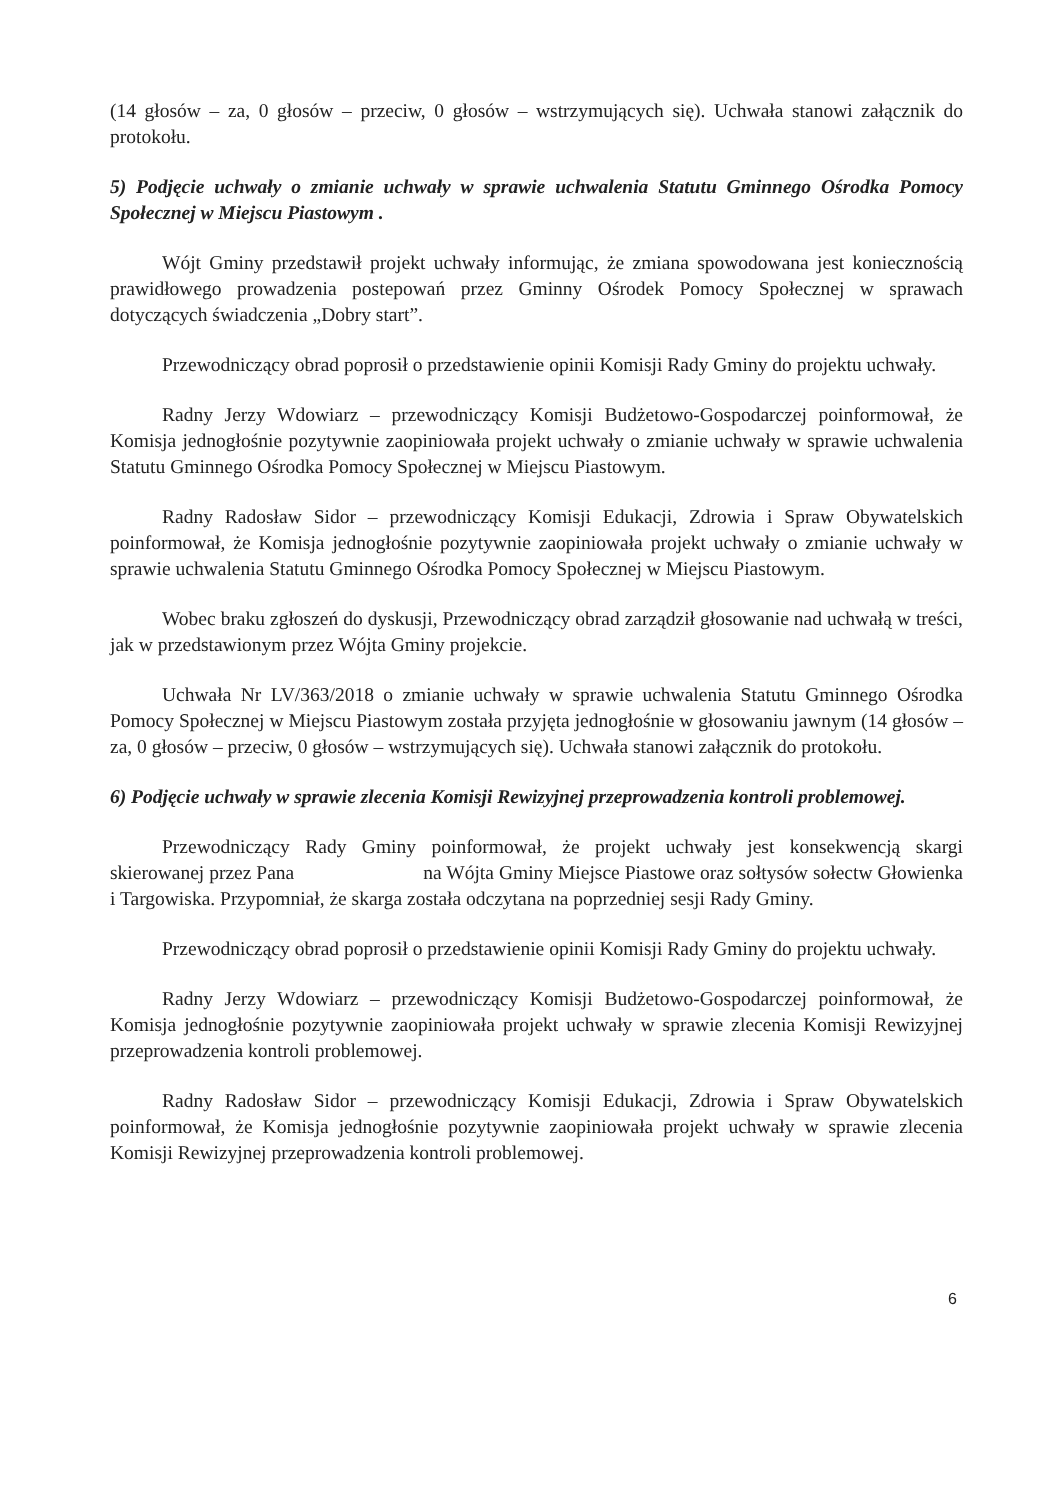(14 głosów – za, 0 głosów – przeciw, 0 głosów – wstrzymujących się). Uchwała stanowi załącznik do protokołu.
5) Podjęcie uchwały o zmianie uchwały w sprawie uchwalenia Statutu Gminnego Ośrodka Pomocy Społecznej w Miejscu Piastowym .
Wójt Gminy przedstawił projekt uchwały informując, że zmiana spowodowana jest koniecznością prawidłowego prowadzenia postepowań przez Gminny Ośrodek Pomocy Społecznej w sprawach dotyczących świadczenia „Dobry start”.
Przewodniczący obrad poprosił o przedstawienie opinii Komisji Rady Gminy do projektu uchwały.
Radny Jerzy Wdowiarz – przewodniczący Komisji Budżetowo-Gospodarczej poinformował, że Komisja jednogłośnie pozytywnie zaopiniowała projekt uchwały o zmianie uchwały w sprawie uchwalenia Statutu Gminnego Ośrodka Pomocy Społecznej w Miejscu Piastowym.
Radny Radosław Sidor – przewodniczący Komisji Edukacji, Zdrowia i Spraw Obywatelskich poinformował, że Komisja jednogłośnie pozytywnie zaopiniowała projekt uchwały o zmianie uchwały w sprawie uchwalenia Statutu Gminnego Ośrodka Pomocy Społecznej w Miejscu Piastowym.
Wobec braku zgłoszeń do dyskusji, Przewodniczący obrad zarządził głosowanie nad uchwałą w treści, jak w przedstawionym przez Wójta Gminy projekcie.
Uchwała Nr LV/363/2018 o zmianie uchwały w sprawie uchwalenia Statutu Gminnego Ośrodka Pomocy Społecznej w Miejscu Piastowym została przyjęta jednogłośnie w głosowaniu jawnym (14 głosów – za, 0 głosów – przeciw, 0 głosów – wstrzymujących się). Uchwała stanowi załącznik do protokołu.
6) Podjęcie uchwały w sprawie zlecenia Komisji Rewizyjnej przeprowadzenia kontroli problemowej.
Przewodniczący Rady Gminy poinformował, że projekt uchwały jest konsekwencją skargi skierowanej przez Pana na Wójta Gminy Miejsce Piastowe oraz sołtysów sołectw Głowienka i Targowiska. Przypomniał, że skarga została odczytana na poprzedniej sesji Rady Gminy.
Przewodniczący obrad poprosił o przedstawienie opinii Komisji Rady Gminy do projektu uchwały.
Radny Jerzy Wdowiarz – przewodniczący Komisji Budżetowo-Gospodarczej poinformował, że Komisja jednogłośnie pozytywnie zaopiniowała projekt uchwały w sprawie zlecenia Komisji Rewizyjnej przeprowadzenia kontroli problemowej.
Radny Radosław Sidor – przewodniczący Komisji Edukacji, Zdrowia i Spraw Obywatelskich poinformował, że Komisja jednogłośnie pozytywnie zaopiniowała projekt uchwały w sprawie zlecenia Komisji Rewizyjnej przeprowadzenia kontroli problemowej.
6